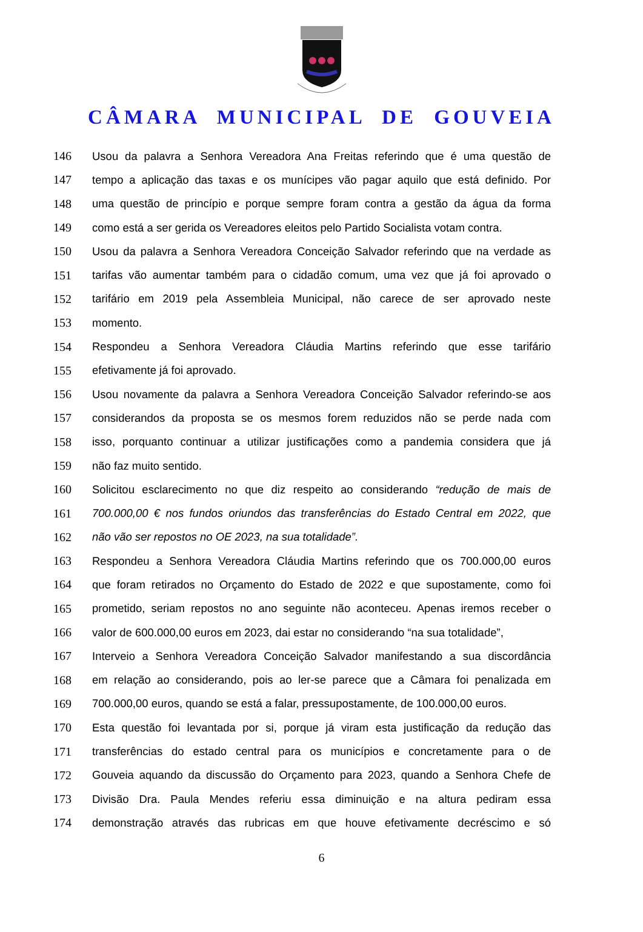CÂMARA MUNICIPAL DE GOUVEIA
146 Usou da palavra a Senhora Vereadora Ana Freitas referindo que é uma questão de
147 tempo a aplicação das taxas e os munícipes vão pagar aquilo que está definido. Por
148 uma questão de princípio e porque sempre foram contra a gestão da água da forma
149 como está a ser gerida os Vereadores eleitos pelo Partido Socialista votam contra.
150 Usou da palavra a Senhora Vereadora Conceição Salvador referindo que na verdade as
151 tarifas vão aumentar também para o cidadão comum, uma vez que já foi aprovado o
152 tarifário em 2019 pela Assembleia Municipal, não carece de ser aprovado neste
153 momento.
154 Respondeu a Senhora Vereadora Cláudia Martins referindo que esse tarifário
155 efetivamente já foi aprovado.
156 Usou novamente da palavra a Senhora Vereadora Conceição Salvador referindo-se aos
157 considerandos da proposta se os mesmos forem reduzidos não se perde nada com
158 isso, porquanto continuar a utilizar justificações como a pandemia considera que já
159 não faz muito sentido.
160 Solicitou esclarecimento no que diz respeito ao considerando “redução de mais de
161 700.000,00 € nos fundos oriundos das transferências do Estado Central em 2022, que
162 não vão ser repostos no OE 2023, na sua totalidade”.
163 Respondeu a Senhora Vereadora Cláudia Martins referindo que os 700.000,00 euros
164 que foram retirados no Orçamento do Estado de 2022 e que supostamente, como foi
165 prometido, seriam repostos no ano seguinte não aconteceu. Apenas iremos receber o
166 valor de 600.000,00 euros em 2023, dai estar no considerando “na sua totalidade”,
167 Interveio a Senhora Vereadora Conceição Salvador manifestando a sua discordância
168 em relação ao considerando, pois ao ler-se parece que a Câmara foi penalizada em
169 700.000,00 euros, quando se está a falar, pressupostamente, de 100.000,00 euros.
170 Esta questão foi levantada por si, porque já viram esta justificação da redução das
171 transferências do estado central para os municípios e concretamente para o de
172 Gouveia aquando da discussão do Orçamento para 2023, quando a Senhora Chefe de
173 Divisão Dra. Paula Mendes referiu essa diminuição e na altura pediram essa
174 demonstração através das rubricas em que houve efetivamente decréscimo e só
6